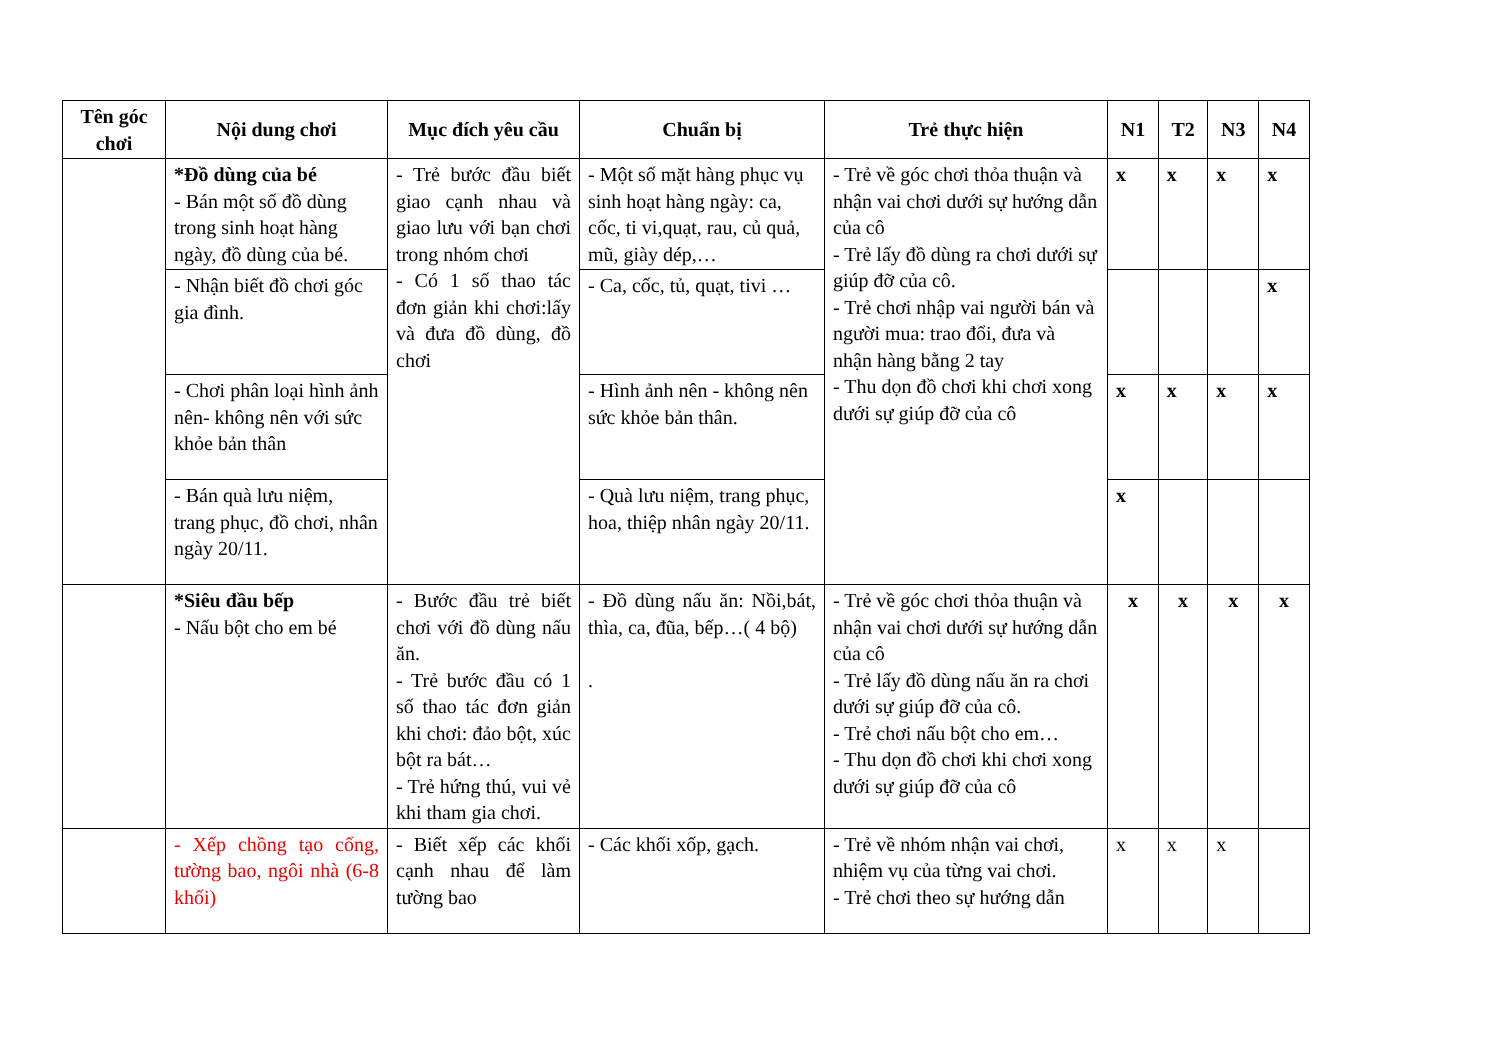| Tên góc chơi | Nội dung chơi | Mục đích yêu cầu | Chuẩn bị | Trẻ thực hiện | N1 | T2 | N3 | N4 |
| --- | --- | --- | --- | --- | --- | --- | --- | --- |
| | *Đồ dùng của bé - Bán một số đồ dùng trong sinh hoạt hàng ngày, đồ dùng của bé. | - Trẻ bước đầu biết giao cạnh nhau và giao lưu với bạn chơi trong nhóm chơi - Có 1 số thao tác đơn giản khi chơi:lấy và đưa đồ dùng, đồ chơi | - Một số mặt hàng phục vụ sinh hoạt hàng ngày: ca, cốc, ti vi,quạt, rau, củ quả, mũ, giày dép,… | - Trẻ về góc chơi thỏa thuận và nhận vai chơi dưới sự hướng dẫn của cô - Trẻ lấy đồ dùng ra chơi dưới sự giúp đỡ của cô. - Trẻ chơi nhập vai người bán và người mua: trao đổi, đưa và nhận hàng bằng 2 tay - Thu dọn đồ chơi khi chơi xong dưới sự giúp đỡ của cô | x | x | x | x |
| | - Nhận biết đồ chơi góc gia đình. | | - Ca, cốc, tủ, quạt, tivi … | | | | | x |
| | - Chơi phân loại hình ảnh nên- không nên với sức khỏe bản thân | | - Hình ảnh nên - không nên sức khỏe bản thân. | | x | x | x | x |
| | - Bán quà lưu niệm, trang phục, đồ chơi, nhân ngày 20/11. | | - Quà lưu niệm, trang phục, hoa, thiệp nhân ngày 20/11. | | x | | | |
| | *Siêu đầu bếp - Nấu bột cho em bé | - Bước đầu trẻ biết chơi với đồ dùng nấu ăn. - Trẻ bước đầu có 1 số thao tác đơn giản khi chơi: đảo bột, xúc bột ra bát… - Trẻ hứng thú, vui vẻ khi tham gia chơi. | - Đồ dùng nấu ăn: Nồi,bát, thìa, ca, đũa, bếp…( 4 bộ) . | - Trẻ về góc chơi thỏa thuận và nhận vai chơi dưới sự hướng dẫn của cô - Trẻ lấy đồ dùng nấu ăn ra chơi dưới sự giúp đỡ của cô. - Trẻ chơi nấu bột cho em… - Thu dọn đồ chơi khi chơi xong dưới sự giúp đỡ của cô | x | x | x | x |
| | - Xếp chồng tạo cổng, tường bao, ngôi nhà (6-8 khối) | - Biết xếp các khối cạnh nhau để làm tường bao | - Các khối xốp, gạch. | - Trẻ về nhóm nhận vai chơi, nhiệm vụ của từng vai chơi. - Trẻ chơi theo sự hướng dẫn | x | x | x | |